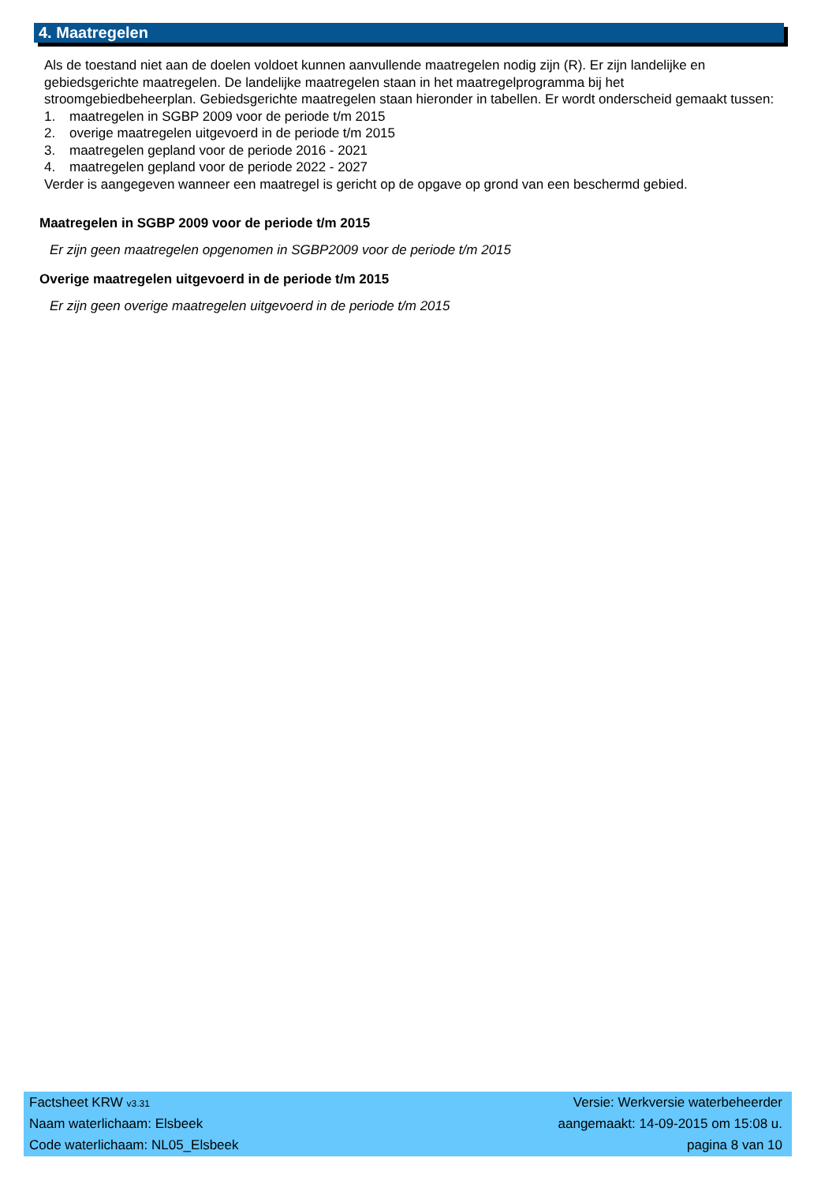4. Maatregelen
Als de toestand niet aan de doelen voldoet kunnen aanvullende maatregelen nodig zijn (R). Er zijn landelijke en gebiedsgerichte maatregelen. De landelijke maatregelen staan in het maatregelprogramma bij het stroomgebiedbeheerplan. Gebiedsgerichte maatregelen staan hieronder in tabellen. Er wordt onderscheid gemaakt tussen:
1. maatregelen in SGBP 2009 voor de periode t/m 2015
2. overige maatregelen uitgevoerd in de periode t/m 2015
3. maatregelen gepland voor de periode 2016 - 2021
4. maatregelen gepland voor de periode 2022 - 2027
Verder is aangegeven wanneer een maatregel is gericht op de opgave op grond van een beschermd gebied.
Maatregelen in SGBP 2009 voor de periode t/m 2015
Er zijn geen maatregelen opgenomen in SGBP2009 voor de periode t/m 2015
Overige maatregelen uitgevoerd in de periode t/m 2015
Er zijn geen overige maatregelen uitgevoerd in de periode t/m 2015
Factsheet KRW v3.31 Versie: Werkversie waterbeheerder
Naam waterlichaam: Elsbeek aangemaakt: 14-09-2015 om 15:08 u.
Code waterlichaam: NL05_Elsbeek pagina 8 van 10